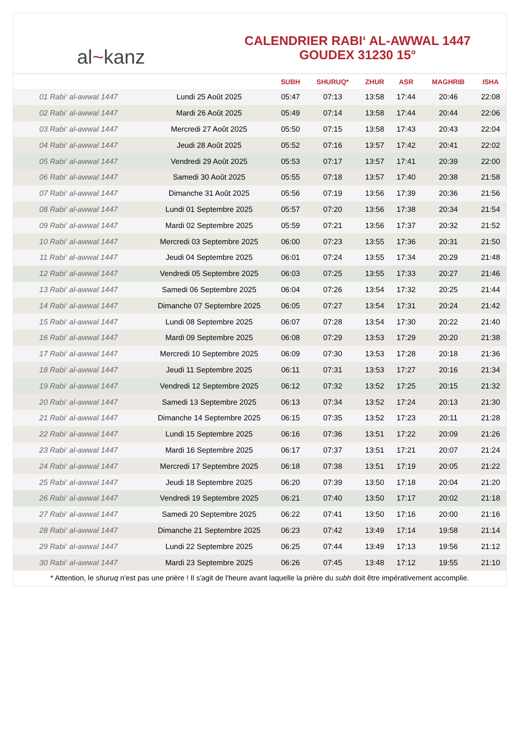al~kanz
CALENDRIER RABI‘ AL-AWWAL 1447
GOUDEX 31230 15°
| | | SUBH | SHURUQ* | ZHUR | ASR | MAGHRIB | ISHA |
| --- | --- | --- | --- | --- | --- | --- | --- |
| 01 Rabi‘ al-awwal 1447 | Lundi 25 Août 2025 | 05:47 | 07:13 | 13:58 | 17:44 | 20:46 | 22:08 |
| 02 Rabi‘ al-awwal 1447 | Mardi 26 Août 2025 | 05:49 | 07:14 | 13:58 | 17:44 | 20:44 | 22:06 |
| 03 Rabi‘ al-awwal 1447 | Mercredi 27 Août 2025 | 05:50 | 07:15 | 13:58 | 17:43 | 20:43 | 22:04 |
| 04 Rabi‘ al-awwal 1447 | Jeudi 28 Août 2025 | 05:52 | 07:16 | 13:57 | 17:42 | 20:41 | 22:02 |
| 05 Rabi‘ al-awwal 1447 | Vendredi 29 Août 2025 | 05:53 | 07:17 | 13:57 | 17:41 | 20:39 | 22:00 |
| 06 Rabi‘ al-awwal 1447 | Samedi 30 Août 2025 | 05:55 | 07:18 | 13:57 | 17:40 | 20:38 | 21:58 |
| 07 Rabi‘ al-awwal 1447 | Dimanche 31 Août 2025 | 05:56 | 07:19 | 13:56 | 17:39 | 20:36 | 21:56 |
| 08 Rabi‘ al-awwal 1447 | Lundi 01 Septembre 2025 | 05:57 | 07:20 | 13:56 | 17:38 | 20:34 | 21:54 |
| 09 Rabi‘ al-awwal 1447 | Mardi 02 Septembre 2025 | 05:59 | 07:21 | 13:56 | 17:37 | 20:32 | 21:52 |
| 10 Rabi‘ al-awwal 1447 | Mercredi 03 Septembre 2025 | 06:00 | 07:23 | 13:55 | 17:36 | 20:31 | 21:50 |
| 11 Rabi‘ al-awwal 1447 | Jeudi 04 Septembre 2025 | 06:01 | 07:24 | 13:55 | 17:34 | 20:29 | 21:48 |
| 12 Rabi‘ al-awwal 1447 | Vendredi 05 Septembre 2025 | 06:03 | 07:25 | 13:55 | 17:33 | 20:27 | 21:46 |
| 13 Rabi‘ al-awwal 1447 | Samedi 06 Septembre 2025 | 06:04 | 07:26 | 13:54 | 17:32 | 20:25 | 21:44 |
| 14 Rabi‘ al-awwal 1447 | Dimanche 07 Septembre 2025 | 06:05 | 07:27 | 13:54 | 17:31 | 20:24 | 21:42 |
| 15 Rabi‘ al-awwal 1447 | Lundi 08 Septembre 2025 | 06:07 | 07:28 | 13:54 | 17:30 | 20:22 | 21:40 |
| 16 Rabi‘ al-awwal 1447 | Mardi 09 Septembre 2025 | 06:08 | 07:29 | 13:53 | 17:29 | 20:20 | 21:38 |
| 17 Rabi‘ al-awwal 1447 | Mercredi 10 Septembre 2025 | 06:09 | 07:30 | 13:53 | 17:28 | 20:18 | 21:36 |
| 18 Rabi‘ al-awwal 1447 | Jeudi 11 Septembre 2025 | 06:11 | 07:31 | 13:53 | 17:27 | 20:16 | 21:34 |
| 19 Rabi‘ al-awwal 1447 | Vendredi 12 Septembre 2025 | 06:12 | 07:32 | 13:52 | 17:25 | 20:15 | 21:32 |
| 20 Rabi‘ al-awwal 1447 | Samedi 13 Septembre 2025 | 06:13 | 07:34 | 13:52 | 17:24 | 20:13 | 21:30 |
| 21 Rabi‘ al-awwal 1447 | Dimanche 14 Septembre 2025 | 06:15 | 07:35 | 13:52 | 17:23 | 20:11 | 21:28 |
| 22 Rabi‘ al-awwal 1447 | Lundi 15 Septembre 2025 | 06:16 | 07:36 | 13:51 | 17:22 | 20:09 | 21:26 |
| 23 Rabi‘ al-awwal 1447 | Mardi 16 Septembre 2025 | 06:17 | 07:37 | 13:51 | 17:21 | 20:07 | 21:24 |
| 24 Rabi‘ al-awwal 1447 | Mercredi 17 Septembre 2025 | 06:18 | 07:38 | 13:51 | 17:19 | 20:05 | 21:22 |
| 25 Rabi‘ al-awwal 1447 | Jeudi 18 Septembre 2025 | 06:20 | 07:39 | 13:50 | 17:18 | 20:04 | 21:20 |
| 26 Rabi‘ al-awwal 1447 | Vendredi 19 Septembre 2025 | 06:21 | 07:40 | 13:50 | 17:17 | 20:02 | 21:18 |
| 27 Rabi‘ al-awwal 1447 | Samedi 20 Septembre 2025 | 06:22 | 07:41 | 13:50 | 17:16 | 20:00 | 21:16 |
| 28 Rabi‘ al-awwal 1447 | Dimanche 21 Septembre 2025 | 06:23 | 07:42 | 13:49 | 17:14 | 19:58 | 21:14 |
| 29 Rabi‘ al-awwal 1447 | Lundi 22 Septembre 2025 | 06:25 | 07:44 | 13:49 | 17:13 | 19:56 | 21:12 |
| 30 Rabi‘ al-awwal 1447 | Mardi 23 Septembre 2025 | 06:26 | 07:45 | 13:48 | 17:12 | 19:55 | 21:10 |
* Attention, le shuruq n'est pas une prière ! Il s'agit de l'heure avant laquelle la prière du subh doit être impérativement accomplie.